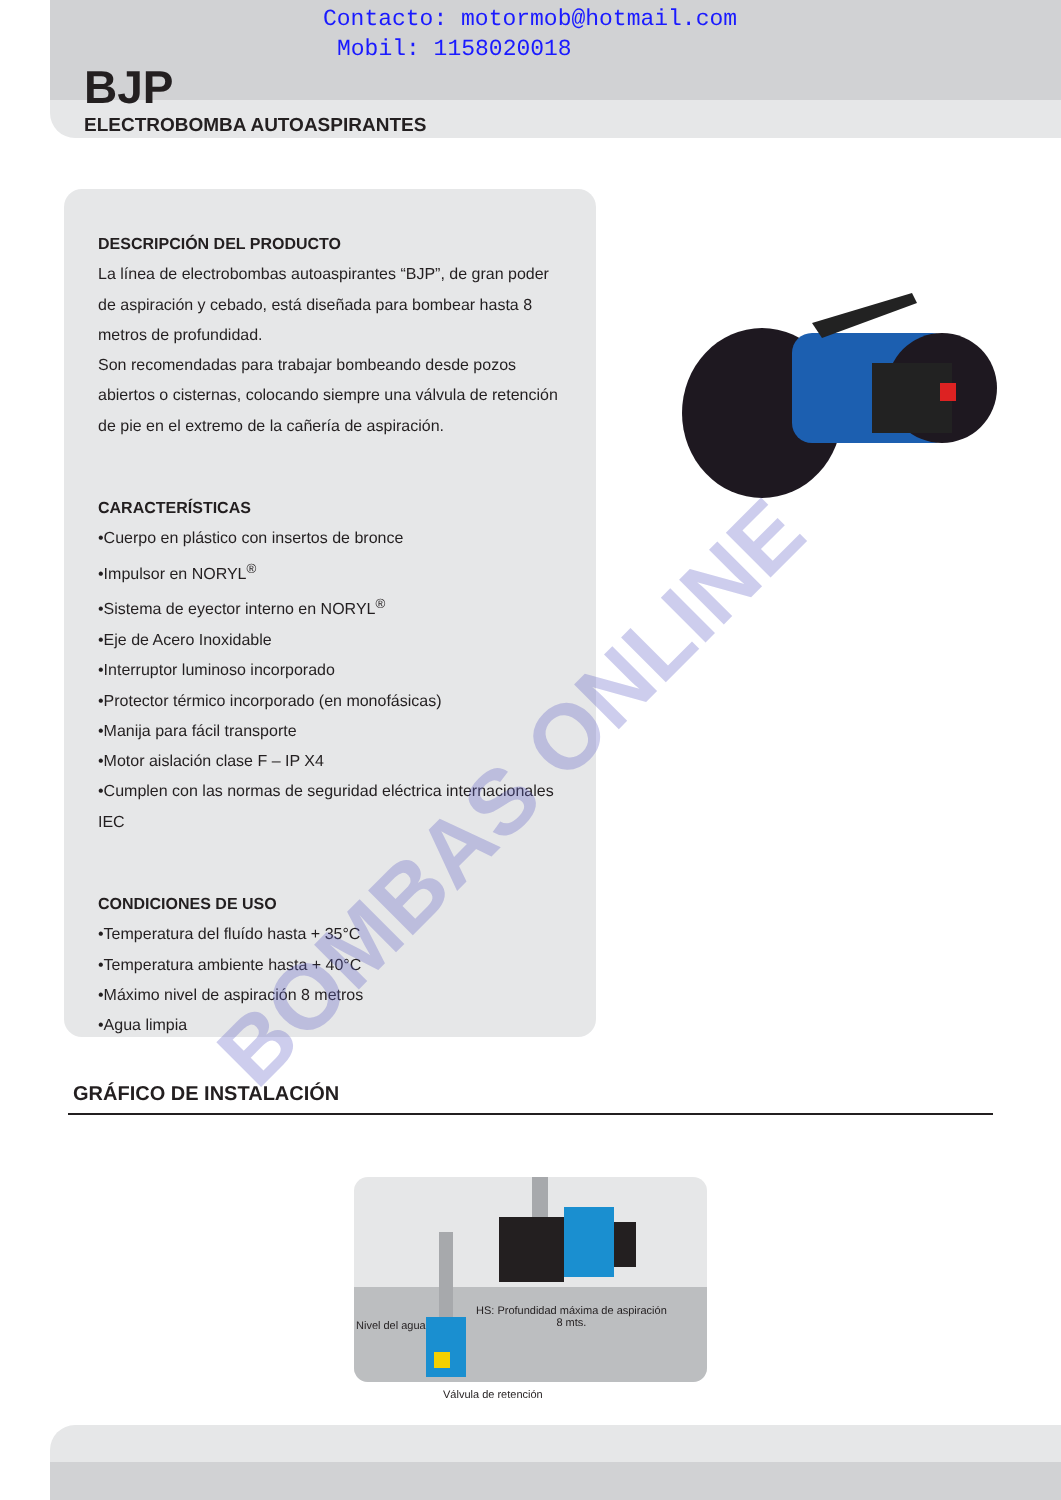Contacto: motormob@hotmail.com
Mobil: 1158020018
BJP
ELECTROBOMBA AUTOASPIRANTES
DESCRIPCIÓN DEL PRODUCTO
La línea de electrobombas autoaspirantes “BJP”, de gran poder de aspiración y cebado, está diseñada para bombear hasta 8 metros de profundidad.
Son recomendadas para trabajar bombeando desde pozos abiertos o cisternas, colocando siempre una válvula de retención de pie en el extremo de la cañería de aspiración.
CARACTERÍSTICAS
•Cuerpo en plástico con insertos de bronce
•Impulsor en NORYL<sup>®</sup>
•Sistema de eyector interno en NORYL<sup>®</sup>
•Eje de Acero Inoxidable
•Interruptor luminoso incorporado
•Protector térmico incorporado (en monofásicas)
•Manija para fácil transporte
•Motor aislación clase F – IP X4
•Cumplen con las normas de seguridad eléctrica internacionales IEC
CONDICIONES DE USO
•Temperatura del fluído hasta + 35°C
•Temperatura ambiente hasta + 40°C
•Máximo nivel de aspiración 8 metros
•Agua limpia
GRÁFICO DE INSTALACIÓN
Nivel del agua
HS: Profundidad máxima de aspiración
8 mts.
Válvula de retención
BOMBAS ONLINE